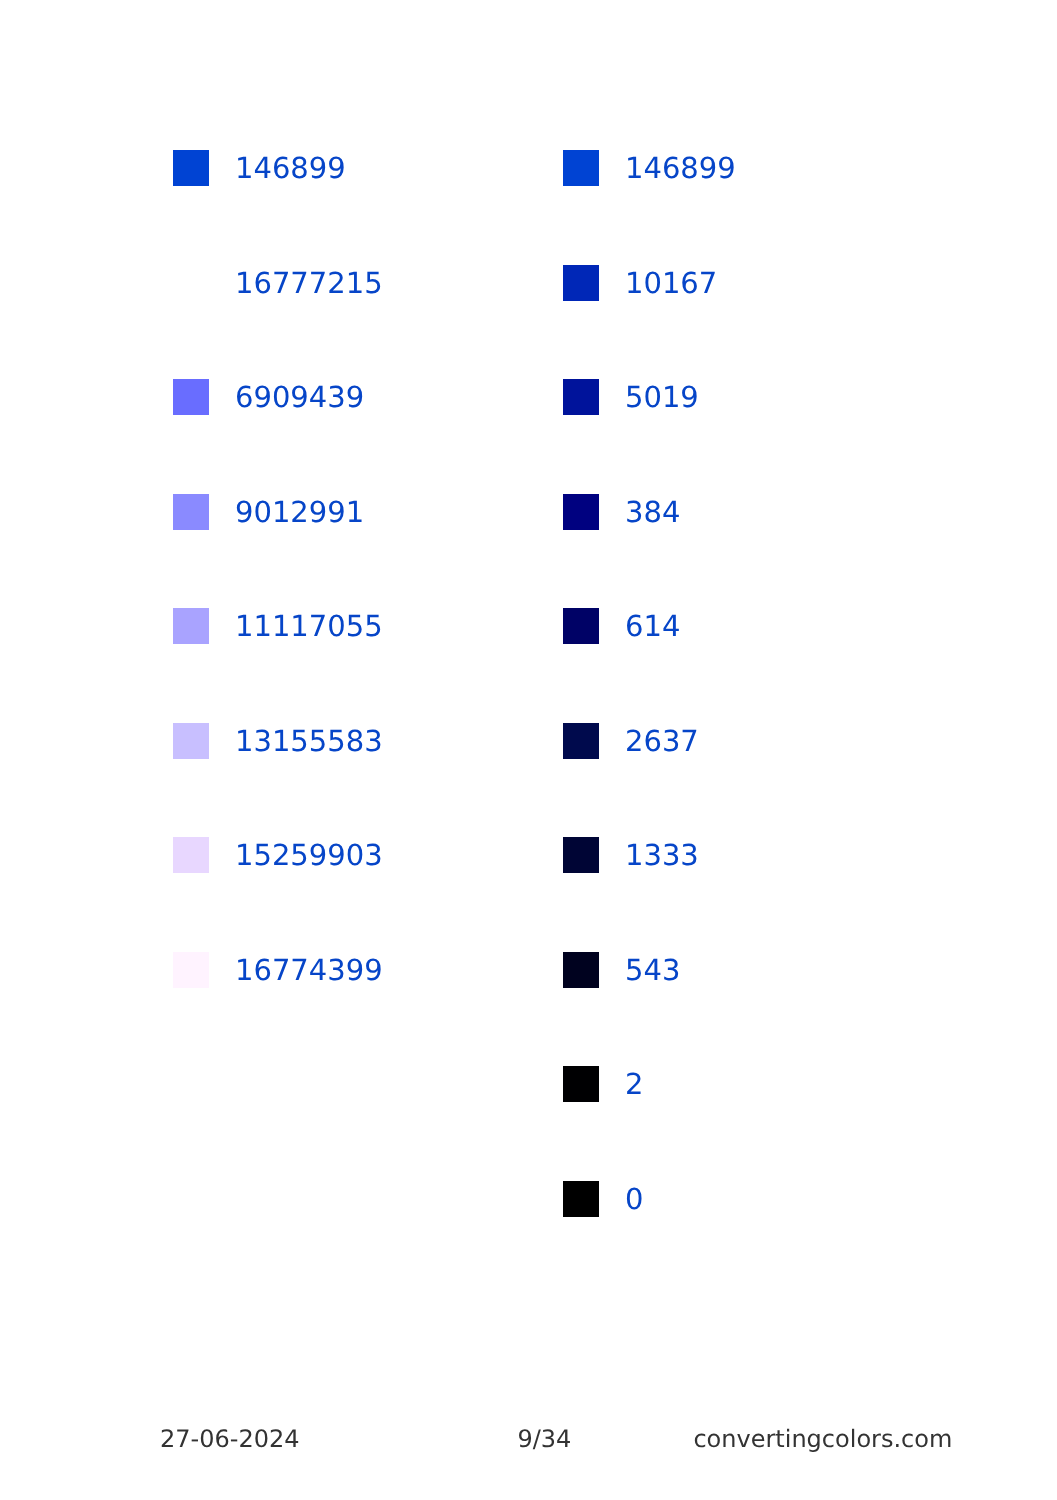146899
16777215
6909439
9012991
11117055
13155583
15259903
16774399
146899
10167
5019
384
614
2637
1333
543
2
0
27-06-2024 9/34 convertingcolors.com